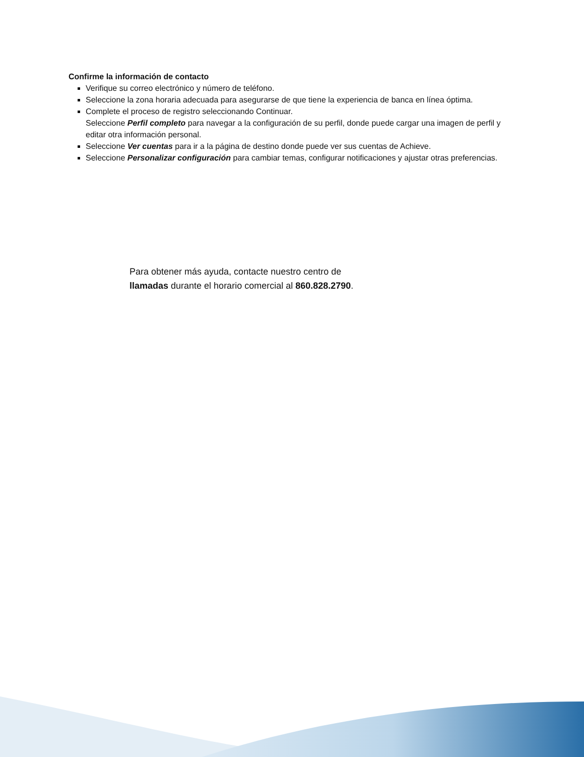Confirme la información de contacto
Verifique su correo electrónico y número de teléfono.
Seleccione la zona horaria adecuada para asegurarse de que tiene la experiencia de banca en línea óptima.
Complete el proceso de registro seleccionando Continuar.
Seleccione Perfil completo para navegar a la configuración de su perfil, donde puede cargar una imagen de perfil y editar otra información personal.
Seleccione Ver cuentas para ir a la página de destino donde puede ver sus cuentas de Achieve.
Seleccione Personalizar configuración para cambiar temas, configurar notificaciones y ajustar otras preferencias.
Para obtener más ayuda, contacte nuestro centro de
llamadas durante el horario comercial al 860.828.2790.